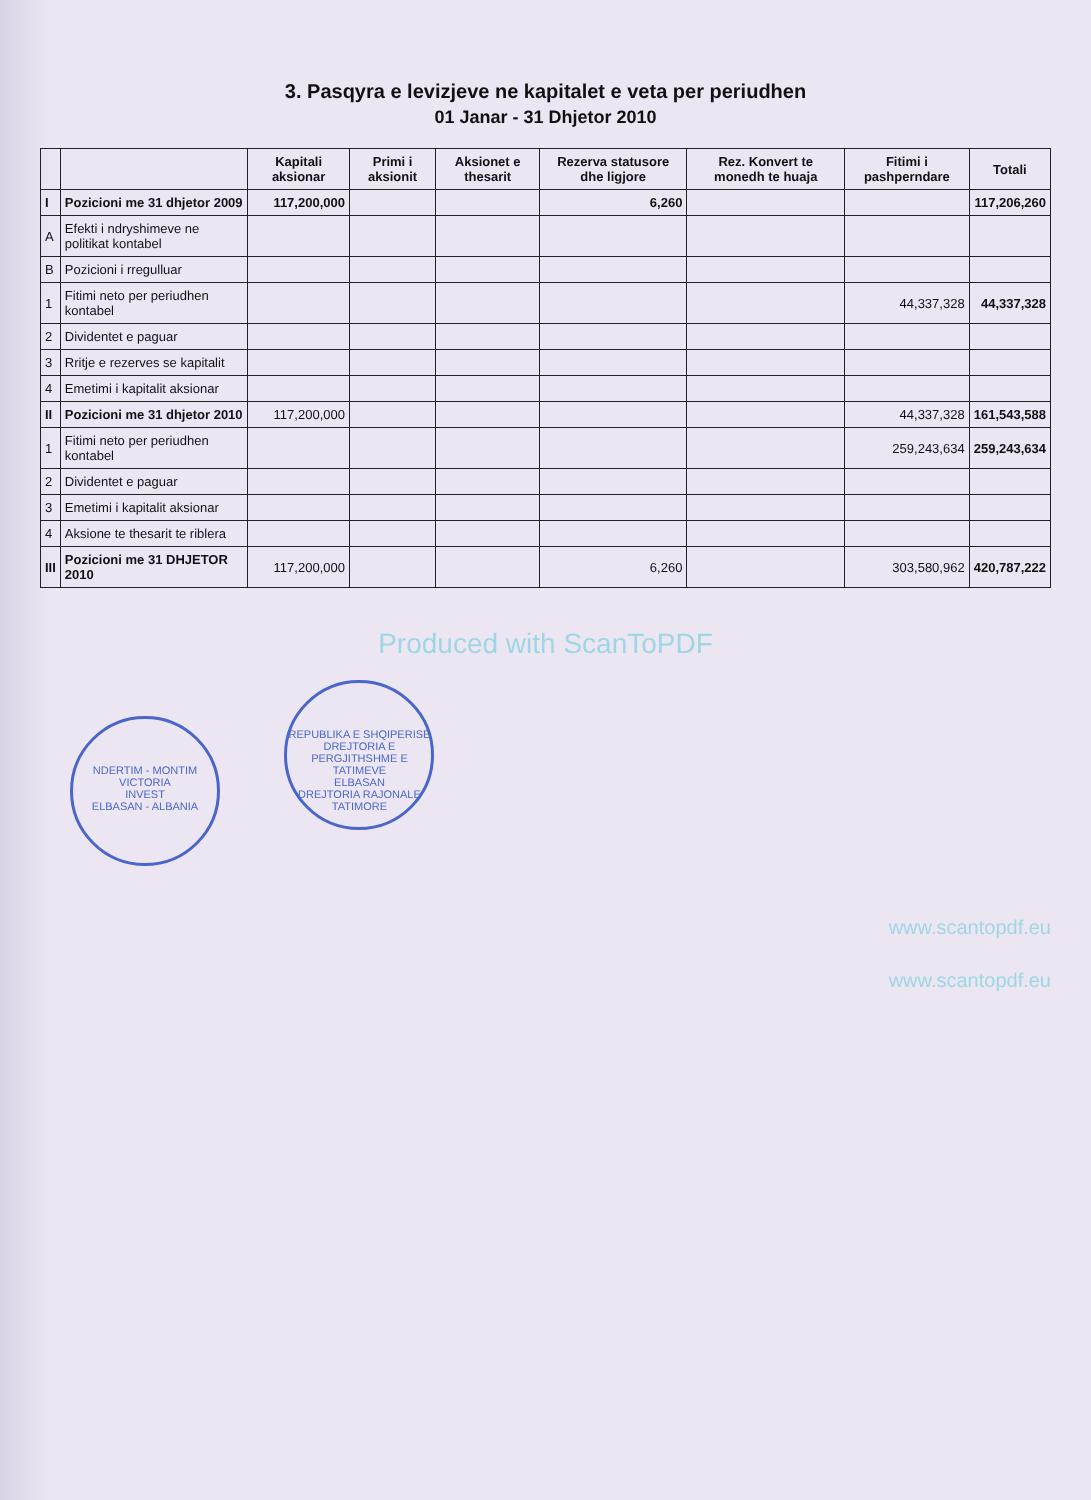3. Pasqyra e levizjeve ne kapitalet e veta per periudhen
01 Janar - 31 Dhjetor 2010
| | | Kapitali aksionar | Primi i aksionit | Aksionet e thesarit | Rezerva statusore dhe ligjore | Rez. Konvert te monedh te huaja | Fitimi i pashperndare | Totali |
| --- | --- | --- | --- | --- | --- | --- | --- | --- |
| I | Pozicioni me 31 dhjetor 2009 | 117,200,000 | | | 6,260 | | | 117,206,260 |
| A | Efekti i ndryshimeve ne politikat kontabel | | | | | | | |
| B | Pozicioni i rregulluar | | | | | | | |
| 1 | Fitimi neto per periudhen kontabel | | | | | | 44,337,328 | 44,337,328 |
| 2 | Dividentet e paguar | | | | | | | |
| 3 | Rritje e rezerves se kapitalit | | | | | | | |
| 4 | Emetimi i kapitalit aksionar | | | | | | | |
| II | Pozicioni me 31 dhjetor 2010 | 117,200,000 | | | | | 44,337,328 | 161,543,588 |
| 1 | Fitimi neto per periudhen kontabel | | | | | | 259,243,634 | 259,243,634 |
| 2 | Dividentet e paguar | | | | | | | |
| 3 | Emetimi i kapitalit aksionar | | | | | | | |
| 4 | Aksione te thesarit te riblera | | | | | | | |
| III | Pozicioni me 31 DHJETOR 2010 | 117,200,000 | | | 6,260 | | 303,580,962 | 420,787,222 |
Produced with ScanToPDF
NDERTIM - MONTIM
VICTORIA
INVEST
ELBASAN - ALBANIA
REPUBLIKA E SHQIPERISE
DREJTORIA E PERGJITHSHME E TATIMEVE
ELBASAN
DREJTORIA RAJONALE TATIMORE
www.scantopdf.eu
www.scantopdf.eu